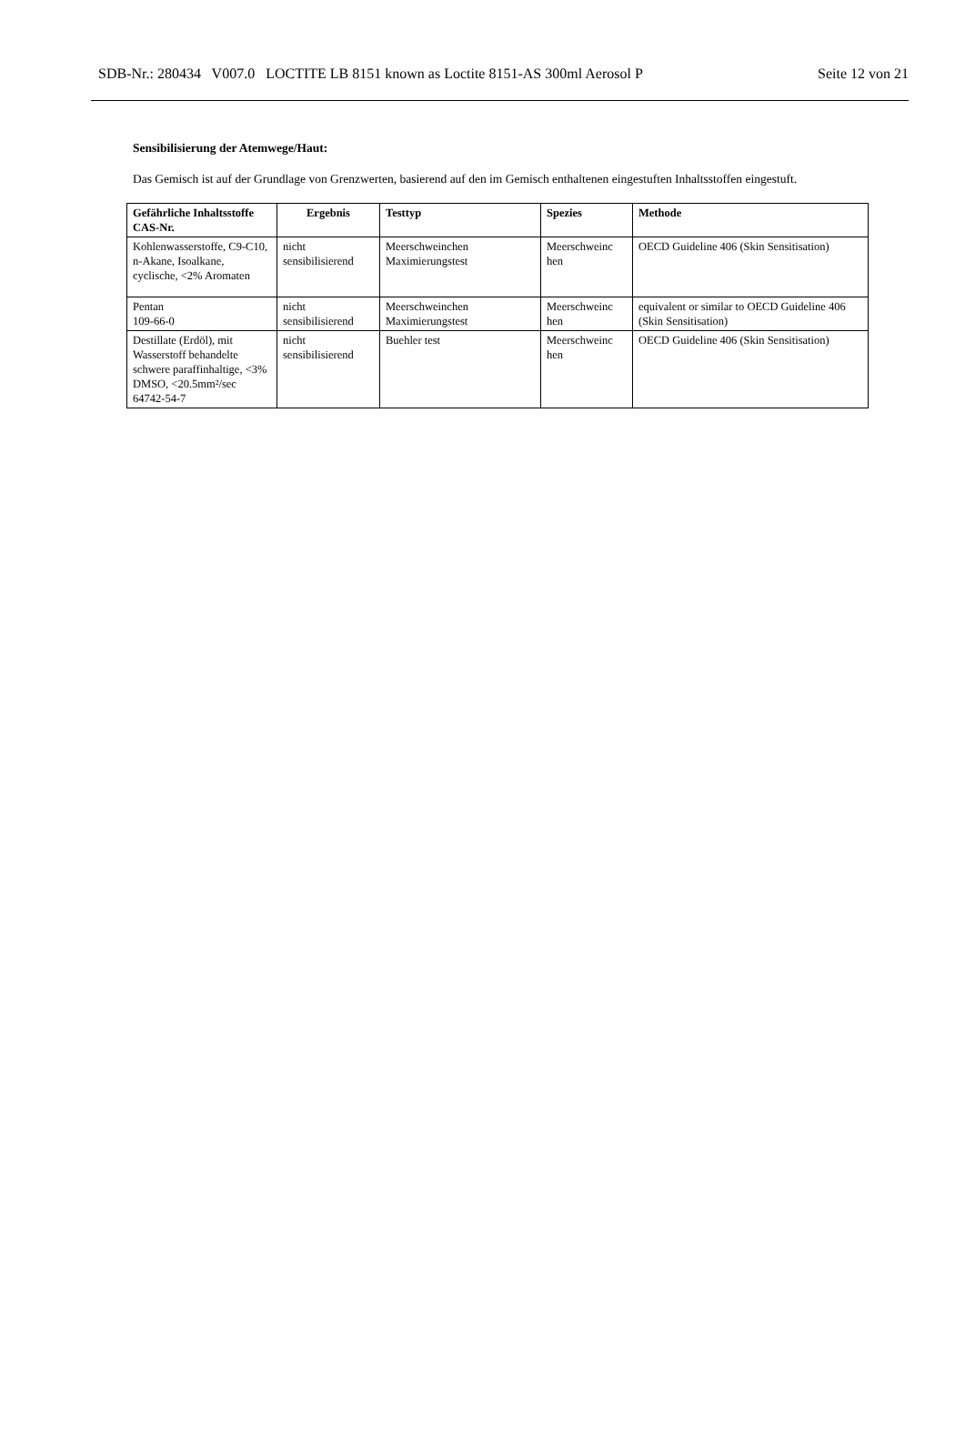SDB-Nr.: 280434 V007.0 LOCTITE LB 8151 known as Loctite 8151-AS 300ml Aerosol P Seite 12 von 21
Sensibilisierung der Atemwege/Haut:
Das Gemisch ist auf der Grundlage von Grenzwerten, basierend auf den im Gemisch enthaltenen eingestuften Inhaltsstoffen eingestuft.
| Gefährliche Inhaltsstoffe CAS-Nr. | Ergebnis | Testtyp | Spezies | Methode |
| --- | --- | --- | --- | --- |
| Kohlenwasserstoffe, C9-C10, n-Akane, Isoalkane, cyclische, <2% Aromaten | nicht sensibilisierend | Meerschweinchen Maximierungstest | Meerschweinc hen | OECD Guideline 406 (Skin Sensitisation) |
| Pentan 109-66-0 | nicht sensibilisierend | Meerschweinchen Maximierungstest | Meerschweinc hen | equivalent or similar to OECD Guideline 406 (Skin Sensitisation) |
| Destillate (Erdöl), mit Wasserstoff behandelte schwere paraffinhaltige, <3% DMSO, <20.5mm²/sec 64742-54-7 | nicht sensibilisierend | Buehler test | Meerschweinc hen | OECD Guideline 406 (Skin Sensitisation) |